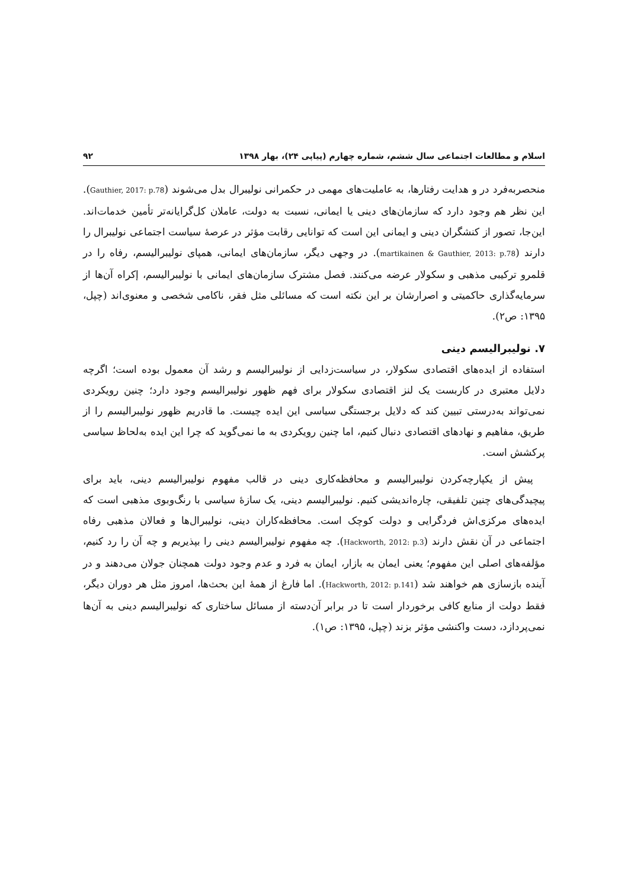اسلام و مطالعات اجتماعی سال ششم، شماره چهارم (پیاپی ۲۴)، بهار ۱۳۹۸ ۹۲
منحصربه‌فرد در و هدایت رفتارها، به عاملیت‌های مهمی در حکمرانی نولیبرال بدل می‌شوند (Gauthier, 2017: p.78). این نظر هم وجود دارد که سازمان‌های دینی یا ایمانی، نسبت به دولت، عاملان کل‌گرایانه‌تر تأمین خدمات‌اند. این‌جا، تصور از کنشگران دینی و ایمانی این است که توانایی رقابت مؤثر در عرصهٔ سیاست اجتماعی نولیبرال را دارند (martikainen & Gauthier, 2013: p.78). در وجهی دیگر، سازمان‌های ایمانی، همپای نولیبرالیسم، رفاه را در قلمرو ترکیبی مذهبی و سکولار عرضه می‌کنند. فصل مشترک سازمان‌های ایمانی با نولیبرالیسم، إکراه آن‌ها از سرمایه‌گذاری حاکمیتی و اصرارشان بر این نکته است که مسائلی مثل فقر، ناکامی شخصی و معنوی‌اند (چپل، ۱۳۹۵: ص۲).
۷. نولیبرالیسم دینی
استفاده از ایده‌های اقتصادی سکولار، در سیاست‌زدایی از نولیبرالیسم و رشد آن معمول بوده است؛ اگرچه دلایل معتبری در کاربست یک لنز اقتصادی سکولار برای فهم ظهور نولیبرالیسم وجود دارد؛ چنین رویکردی نمی‌تواند به‌درستی تبیین کند که دلایل برجستگی سیاسی این ایده چیست. ما قادریم ظهور نولیبرالیسم را از طریق، مفاهیم و نهادهای اقتصادی دنبال کنیم، اما چنین رویکردی به ما نمی‌گوید که چرا این ایده به‌لحاظ سیاسی پرکشش است.
پیش از یکپارچه‌کردن نولیبرالیسم و محافظه‌کاری دینی در قالب مفهوم نولیبرالیسم دینی، باید برای پیچیدگی‌های چنین تلفیقی، چاره‌اندیشی کنیم. نولیبرالیسم دینی، یک سازهٔ سیاسی با رنگ‌وبوی مذهبی است که ایده‌های مرکزی‌اش فردگرایی و دولت کوچک است. محافظه‌کاران دینی، نولیبرال‌ها و فعالان مذهبی رفاه اجتماعی در آن نقش دارند (Hackworth, 2012: p.3). چه مفهوم نولیبرالیسم دینی را بپذیریم و چه آن را رد کنیم، مؤلفه‌های اصلی این مفهوم؛ یعنی ایمان به بازار، ایمان به فرد و عدم وجود دولت همچنان جولان می‌دهند و در آینده بازسازی هم خواهند شد (Hackworth, 2012: p.141). اما فارغ از همهٔ این بحث‌ها، امروز مثل هر دوران دیگر، فقط دولت از منابع کافی برخوردار است تا در برابر آن‌دسته از مسائل ساختاری که نولیبرالیسم دینی به آن‌ها نمی‌پردازد، دست واکنشی مؤثر بزند (چپل، ۱۳۹۵: ص۱).